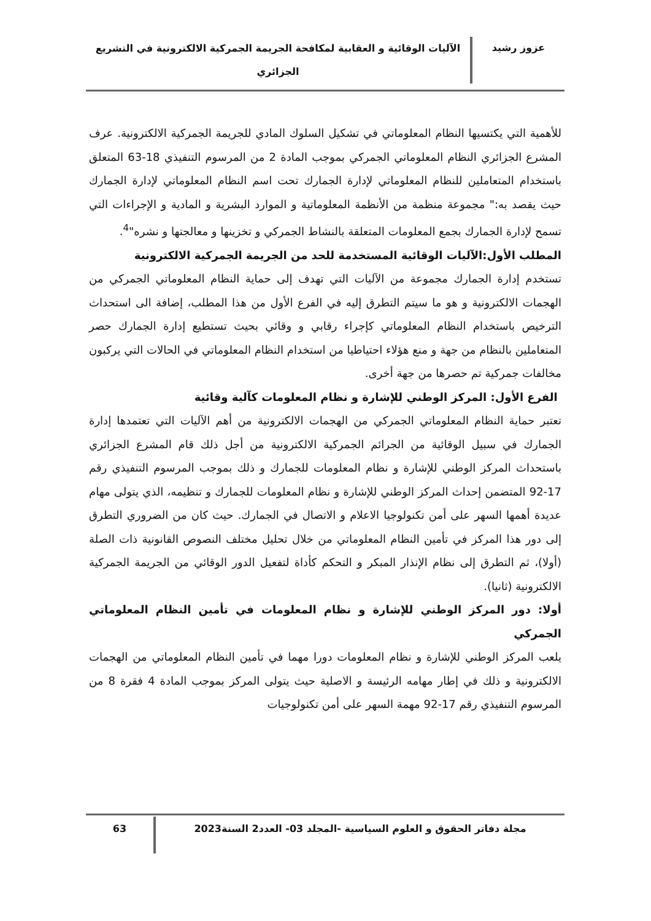عزوز رشيد
الآليات الوقائية و العقابية لمكافحة الجريمة الجمركية الالكترونية في التشريع الجزائري
للأهمية التي يكتسيها النظام المعلوماتي في تشكيل السلوك المادي للجريمة الجمركية الالكترونية. عرف المشرع الجزائري النظام المعلوماتي الجمركي بموجب المادة 2 من المرسوم التنفيذي 18-63 المتعلق باستخدام المتعاملين للنظام المعلوماتي لإدارة الجمارك تحت اسم النظام المعلوماتي لإدارة الجمارك حيث يقصد به:" مجموعة منظمة من الأنظمة المعلوماتية و الموارد البشرية و المادية و الإجراءات التي تسمح لإدارة الجمارك بجمع المعلومات المتعلقة بالنشاط الجمركي و تخزينها و معالجتها و نشره"<sup>4</sup>.
المطلب الأول:الآليات الوقائية المستخدمة للحد من الجريمة الجمركية الالكترونية
تستخدم إدارة الجمارك مجموعة من الآليات التي تهدف إلى حماية النظام المعلوماتي الجمركي من الهجمات الالكترونية و هو ما سيتم التطرق إليه في الفرع الأول من هذا المطلب، إضافة الى استحداث الترخيص باستخدام النظام المعلوماتي كإجراء رقابي و وقائي بحيث تستطيع إدارة الجمارك حصر المتعاملين بالنظام من جهة و منع هؤلاء احتياطيا من استخدام النظام المعلوماتي في الحالات التي يركبون مخالفات جمركية تم حصرها من جهة أخرى.
الفرع الأول: المركز الوطني للإشارة و نظام المعلومات كآلية وقائية
تعتبر حماية النظام المعلوماتي الجمركي من الهجمات الالكترونية من أهم الآليات التي تعتمدها إدارة الجمارك في سبيل الوقائية من الجرائم الجمركية الالكترونية من أجل ذلك قام المشرع الجزائري باستحداث المركز الوطني للإشارة و نظام المعلومات للجمارك و ذلك بموجب المرسوم التنفيذي رقم 17-92 المتضمن إحداث المركز الوطني للإشارة و نظام المعلومات للجمارك و تنظيمه، الذي يتولى مهام عديدة أهمها السهر على أمن تكنولوجيا الاعلام و الاتصال في الجمارك. حيث كان من الضروري التطرق إلى دور هذا المركز في تأمين النظام المعلوماتي من خلال تحليل مختلف النصوص القانونية ذات الصلة (أولا)، ثم التطرق إلى نظام الإنذار المبكر و التحكم كأداة لتفعيل الدور الوقائي من الجريمة الجمركية الالكترونية (ثانيا).
أولا: دور المركز الوطني للإشارة و نظام المعلومات في تأمين النظام المعلوماتي الجمركي
يلعب المركز الوطني للإشارة و نظام المعلومات دورا مهما في تأمين النظام المعلوماتي من الهجمات الالكترونية و ذلك في إطار مهامه الرئيسة و الاصلية حيث يتولى المركز بموجب المادة 4 فقرة 8 من المرسوم التنفيذي رقم 17-92 مهمة السهر على أمن تكنولوجيات
مجلة دفاتر الحقوق و العلوم السياسية -المجلد 03- العدد2 السنة2023
63